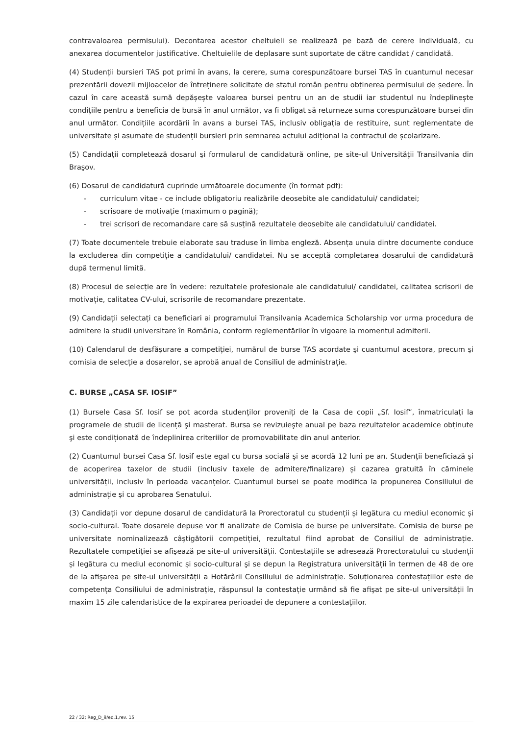contravaloarea permisului). Decontarea acestor cheltuieli se realizează pe bază de cerere individuală, cu anexarea documentelor justificative. Cheltuielile de deplasare sunt suportate de către candidat / candidată.
(4) Studenții bursieri TAS pot primi în avans, la cerere, suma corespunzătoare bursei TAS în cuantumul necesar prezentării dovezii mijloacelor de întreținere solicitate de statul român pentru obținerea permisului de ședere. În cazul în care această sumă depășește valoarea bursei pentru un an de studii iar studentul nu îndeplinește condițiile pentru a beneficia de bursă în anul următor, va fi obligat să returneze suma corespunzătoare bursei din anul următor. Condițiile acordării în avans a bursei TAS, inclusiv obligația de restituire, sunt reglementate de universitate și asumate de studenții bursieri prin semnarea actului adițional la contractul de școlarizare.
(5) Candidații completează dosarul şi formularul de candidatură online, pe site-ul Universității Transilvania din Braşov.
(6) Dosarul de candidatură cuprinde următoarele documente (în format pdf):
- curriculum vitae - ce include obligatoriu realizările deosebite ale candidatului/ candidatei;
- scrisoare de motivație (maximum o pagină);
- trei scrisori de recomandare care să susțină rezultatele deosebite ale candidatului/ candidatei.
(7) Toate documentele trebuie elaborate sau traduse în limba engleză. Absența unuia dintre documente conduce la excluderea din competiție a candidatului/ candidatei. Nu se acceptă completarea dosarului de candidatură după termenul limită.
(8) Procesul de selecție are în vedere: rezultatele profesionale ale candidatului/ candidatei, calitatea scrisorii de motivație, calitatea CV-ului, scrisorile de recomandare prezentate.
(9) Candidații selectați ca beneficiari ai programului Transilvania Academica Scholarship vor urma procedura de admitere la studii universitare în România, conform reglementărilor în vigoare la momentul admiterii.
(10) Calendarul de desfăşurare a competiției, numărul de burse TAS acordate şi cuantumul acestora, precum şi comisia de selecție a dosarelor, se aprobă anual de Consiliul de administrație.
C. BURSE „CASA SF. IOSIF”
(1) Bursele Casa Sf. Iosif se pot acorda studenților proveniți de la Casa de copii „Sf. Iosif”, înmatriculați la programele de studii de licență şi masterat. Bursa se revizuieşte anual pe baza rezultatelor academice obținute şi este condiționată de îndeplinirea criteriilor de promovabilitate din anul anterior.
(2) Cuantumul bursei Casa Sf. Iosif este egal cu bursa socială și se acordă 12 luni pe an. Studenții beneficiază și de acoperirea taxelor de studii (inclusiv taxele de admitere/finalizare) și cazarea gratuită în căminele universității, inclusiv în perioada vacanțelor. Cuantumul bursei se poate modifica la propunerea Consiliului de administrație şi cu aprobarea Senatului.
(3) Candidații vor depune dosarul de candidatură la Prorectoratul cu studenții și legătura cu mediul economic și socio-cultural. Toate dosarele depuse vor fi analizate de Comisia de burse pe universitate. Comisia de burse pe universitate nominalizează câştigătorii competiției, rezultatul fiind aprobat de Consiliul de administrație. Rezultatele competiției se afişează pe site-ul universității. Contestațiile se adresează Prorectoratului cu studenții și legătura cu mediul economic și socio-cultural şi se depun la Registratura universității în termen de 48 de ore de la afişarea pe site-ul universității a Hotărârii Consiliului de administrație. Soluționarea contestațiilor este de competența Consiliului de administrație, răspunsul la contestație urmând să fie afişat pe site-ul universității în maxim 15 zile calendaristice de la expirarea perioadei de depunere a contestațiilor.
22 / 32; Reg_D_9/ed.1,rev. 15